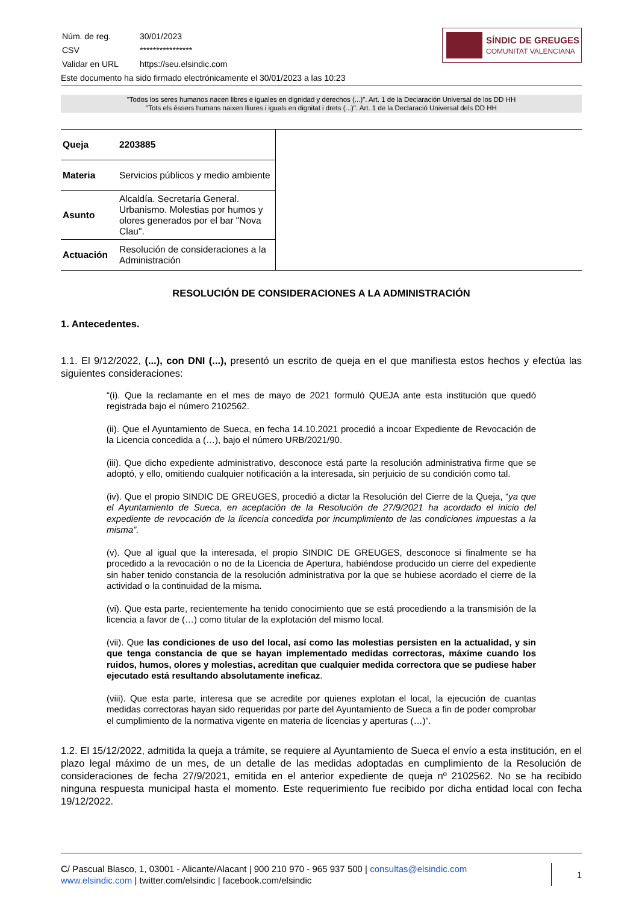| Núm. de reg. | 30/01/2023 |
| CSV | **************** |
| Validar en URL | https://seu.elsindic.com |
Este documento ha sido firmado electrónicamente el 30/01/2023 a las 10:23
SÍNDIC DE GREUGES
COMUNITAT VALENCIANA
"Todos los seres humanos nacen libres e iguales en dignidad y derechos (...)". Art. 1 de la Declaración Universal de los DD HH
"Tots els éssers humans naixen lliures i iguals en dignitat i drets (...)". Art. 1 de la Declaració Universal dels DD HH
| Queja | 2203885 |
| Materia | Servicios públicos y medio ambiente |
| Asunto | Alcaldía. Secretaría General. Urbanismo. Molestias por humos y olores generados por el bar "Nova Clau". |
| Actuación | Resolución de consideraciones a la Administración |
RESOLUCIÓN DE CONSIDERACIONES A LA ADMINISTRACIÓN
1. Antecedentes.
1.1. El 9/12/2022, (...), con DNI (...), presentó un escrito de queja en el que manifiesta estos hechos y efectúa las siguientes consideraciones:
“(i). Que la reclamante en el mes de mayo de 2021 formuló QUEJA ante esta institución que quedó registrada bajo el número 2102562.
(ii). Que el Ayuntamiento de Sueca, en fecha 14.10.2021 procedió a incoar Expediente de Revocación de la Licencia concedida a (…), bajo el número URB/2021/90.
(iii). Que dicho expediente administrativo, desconoce está parte la resolución administrativa firme que se adoptó, y ello, omitiendo cualquier notificación a la interesada, sin perjuicio de su condición como tal.
(iv). Que el propio SINDIC DE GREUGES, procedió a dictar la Resolución del Cierre de la Queja, “ya que el Ayuntamiento de Sueca, en aceptación de la Resolución de 27/9/2021 ha acordado el inicio del expediente de revocación de la licencia concedida por incumplimiento de las condiciones impuestas a la misma”.
(v). Que al igual que la interesada, el propio SINDIC DE GREUGES, desconoce si finalmente se ha procedido a la revocación o no de la Licencia de Apertura, habiéndose producido un cierre del expediente sin haber tenido constancia de la resolución administrativa por la que se hubiese acordado el cierre de la actividad o la continuidad de la misma.
(vi). Que esta parte, recientemente ha tenido conocimiento que se está procediendo a la transmisión de la licencia a favor de (…) como titular de la explotación del mismo local.
(vii). Que las condiciones de uso del local, así como las molestias persisten en la actualidad, y sin que tenga constancia de que se hayan implementado medidas correctoras, máxime cuando los ruidos, humos, olores y molestias, acreditan que cualquier medida correctora que se pudiese haber ejecutado está resultando absolutamente ineficaz.
(viii). Que esta parte, interesa que se acredite por quienes explotan el local, la ejecución de cuantas medidas correctoras hayan sido requeridas por parte del Ayuntamiento de Sueca a fin de poder comprobar el cumplimiento de la normativa vigente en materia de licencias y aperturas (…)”.
1.2. El 15/12/2022, admitida la queja a trámite, se requiere al Ayuntamiento de Sueca el envío a esta institución, en el plazo legal máximo de un mes, de un detalle de las medidas adoptadas en cumplimiento de la Resolución de consideraciones de fecha 27/9/2021, emitida en el anterior expediente de queja nº 2102562. No se ha recibido ninguna respuesta municipal hasta el momento. Este requerimiento fue recibido por dicha entidad local con fecha 19/12/2022.
C/ Pascual Blasco, 1, 03001 - Alicante/Alacant | 900 210 970 - 965 937 500 | consultas@elsindic.com
www.elsindic.com | twitter.com/elsindic | facebook.com/elsindic
1